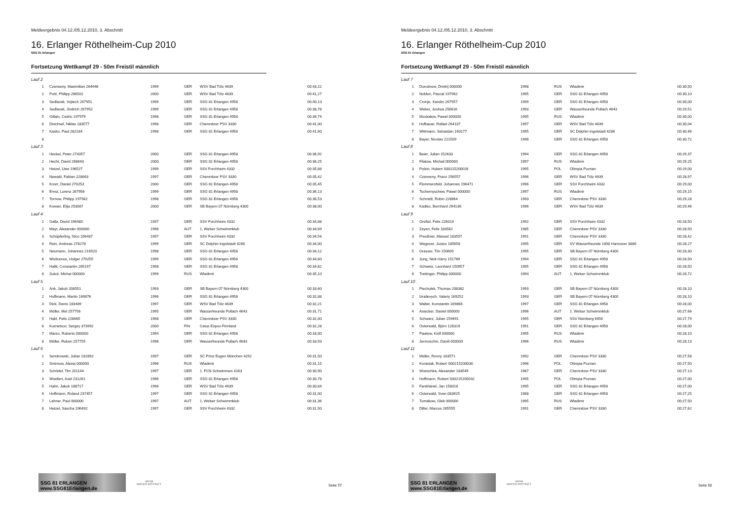Meldeergebnis 04.12./05.12.2010, 3. Abschnitt
16. Erlanger Röthelheim-Cup 2010
SSG 81 Erlangen
Fortsetzung Wettkampf 29 - 50m Freistil männlich
| Lauf 2 | | | | | |
| 1 | Czerweny, Maximilian 264946 | 1999 | GER | WSV Bad Tölz 4639 | 00:43,22 |
| 2 | Pohl, Philipp 266502 | 2000 | GER | WSV Bad Tölz 4639 | 00:41,27 |
| 3 | Sedlacek, Vojtech 267951 | 1999 | GER | SSG 81 Erlangen 4958 | 00:40,13 |
| 4 | Sedlacek, Jindrich 267952 | 1999 | GER | SSG 81 Erlangen 4958 | 00:38,78 |
| 5 | Gillain, Cedric 197979 | 1998 | GER | SSG 81 Erlangen 4958 | 00:39,74 |
| 6 | Drechsel, Niklas 183577 | 1998 | GER | Chemnitzer PSV 3330 | 00:41,00 |
| 7 | Kasko, Paul 282184 | 1998 | GER | SSG 81 Erlangen 4958 | 00:41,60 |
| 8 | | | | | |
| Lauf 3 | | | | | |
| 1 | Heckel, Peter 274357 | 2000 | GER | SSG 81 Erlangen 4958 | 00:36,92 |
| 2 | Hecht, David 268643 | 2000 | GER | SSG 81 Erlangen 4958 | 00:36,25 |
| 3 | Hetzel, Uwe 196527 | 1999 | GER | SSV Forchheim 4332 | 00:35,88 |
| 4 | Newald, Fabian 228663 | 1997 | GER | Chemnitzer PSV 3330 | 00:35,42 |
| 5 | Knorr, Daniel 270253 | 2000 | GER | SSG 81 Erlangen 4958 | 00:35,45 |
| 6 | Ernst, Lorenz 267956 | 1999 | GER | SSG 81 Erlangen 4958 | 00:36,13 |
| 7 | Tornow, Philipp 197982 | 1998 | GER | SSG 81 Erlangen 4958 | 00:36,53 |
| 8 | Krewer, Elija 253067 | 2000 | GER | SB Bayern 07 Nürnberg 4300 | 00:38,00 |
| Lauf 4 | | | | | |
| 1 | Galla, David 196480 | 1997 | GER | SSV Forchheim 4332 | 00:34,88 |
| 2 | Mayr, Alexander 000000 | 1998 | AUT | 1. Welser Schwimmklub | 00:34,69 |
| 3 | Schüpferling, Nico 196487 | 1997 | GER | SSV Forchheim 4332 | 00:34,54 |
| 4 | Rein, Andreas 278278 | 1999 | GER | SC Delphin Ingolstadt 4286 | 00:34,00 |
| 5 | Neumann, Johannes 216920 | 1998 | GER | SSG 81 Erlangen 4958 | 00:34,12 |
| 6 | Wislicenus, Holger 270255 | 1999 | GER | SSG 81 Erlangen 4958 | 00:34,60 |
| 7 | Halik, Constantin 265197 | 1998 | GER | SSG 81 Erlangen 4958 | 00:34,82 |
| 8 | Sokol, Michai 000000 | 1999 | RUS | Wladimir | 00:35,10 |
| Lauf 5 | | | | | |
| 1 | Ank, Jakob 208551 | 1993 | GER | SB Bayern 07 Nürnberg 4300 | 00:33,60 |
| 2 | Hoffmann, Martin 169876 | 1996 | GER | SSG 81 Erlangen 4958 | 00:32,88 |
| 3 | Dick, Denis 183489 | 1997 | GER | WSV Bad Tölz 4639 | 00:32,21 |
| 4 | Möller, Mel 257756 | 1995 | GER | Wasserfreunde Pullach 4643 | 00:31,71 |
| 5 | Habl, Felix 228665 | 1998 | GER | Chemnitzer PSV 3330 | 00:32,00 |
| 6 | Kuznetsov, Sergey 373992 | 2000 | FIN | Cetus Espoo Finnland | 00:32,28 |
| 7 | Marzo, Roberto 000000 | 1994 | GER | SSG 81 Erlangen 4958 | 00:33,00 |
| 8 | Möller, Ruben 257755 | 1996 | GER | Wasserfreunde Pullach 4643 | 00:33,93 |
| Lauf 6 | | | | | |
| 1 | Sendrowski, Julian 182892 | 1997 | GER | SC Prinz Eugen München 4292 | 00:31,50 |
| 2 | Smirnow, Alexej 000000 | 1996 | RUS | Wladimir | 00:31,15 |
| 3 | Schödel, Tim 201144 | 1997 | GER | 1. FCN Schwimmen 4163 | 00:30,90 |
| 4 | Woellert, Axel 231261 | 1996 | GER | SSG 81 Erlangen 4958 | 00:30,78 |
| 5 | Halm, Jakob 188717 | 1996 | GER | WSV Bad Tölz 4639 | 00:30,84 |
| 6 | Hoffmann, Roland 237457 | 1997 | GER | SSG 81 Erlangen 4958 | 00:31,00 |
| 7 | Lehner, Paul 000000 | 1997 | AUT | 1. Welser Schwimmklub | 00:31,36 |
| 8 | Hetzel, Sascha 196492 | 1997 | GER | SSV Forchheim 4332 | 00:31,50 |
SSG 81 ERLANGEN www.SSG81Erlangen.de
arena
WATER INSTINCT
Seite 57
Meldeergebnis 04.12./05.12.2010, 3. Abschnitt
16. Erlanger Röthelheim-Cup 2010
SSG 81 Erlangen
Fortsetzung Wettkampf 29 - 50m Freistil männlich
| Lauf 7 | | | | | |
| 1 | Dorodnow, Dmitrij 000000 | 1998 | RUS | Wladimir | 00:30,50 |
| 2 | Nolden, Pascal 197962 | 1995 | GER | SSG 81 Erlangen 4958 | 00:30,10 |
| 3 | Cronje, Xander 267957 | 1999 | GER | SSG 81 Erlangen 4958 | 00:30,00 |
| 4 | Weber, Joshua 256616 | 1993 | GER | Wasserfreunde Pullach 4643 | 00:29,51 |
| 5 | Moskalew, Pawel 000000 | 1995 | RUS | Wladimir | 00:30,00 |
| 6 | Hofbauer, Rafael 264137 | 1997 | GER | WSV Bad Tölz 4639 | 00:30,04 |
| 7 | Wittmann, Sebastian 160277 | 1995 | GER | SC Delphin Ingolstadt 4286 | 00:30,46 |
| 8 | Bayer, Nicolas 221509 | 1998 | GER | SSG 81 Erlangen 4958 | 00:30,72 |
| Lauf 8 | | | | | |
| 1 | Beier, Julian 152633 | 1994 | GER | SSG 81 Erlangen 4958 | 00:29,37 |
| 2 | Filatow, Michail 000000 | 1997 | RUS | Wladimir | 00:29,25 |
| 3 | Polzin, Hubert S00115200026 | 1995 | POL | Olimpia Poznan | 00:29,00 |
| 4 | Czerweny, Franz 256557 | 1996 | GER | WSV Bad Tölz 4639 | 00:28,97 |
| 5 | Flommersfeld, Johannes 196471 | 1996 | GER | SSV Forchheim 4332 | 00:29,00 |
| 6 | Tschernyschew, Pawel 000000 | 1997 | RUS | Wladimir | 00:29,15 |
| 7 | Schmidt, Robin 228664 | 1993 | GER | Chemnitzer PSV 3330 | 00:29,28 |
| 8 | Kadlec, Bernhard 264136 | 1996 | GER | WSV Bad Tölz 4639 | 00:29,46 |
| Lauf 9 | | | | | |
| 1 | Grüßel, Felix 226014 | 1992 | GER | SSV Forchheim 4332 | 00:28,50 |
| 2 | Zeyen, Felix 183562 | 1985 | GER | Chemnitzer PSV 3330 | 00:28,50 |
| 3 | Preußner, Manuel 183557 | 1991 | GER | Chemnitzer PSV 3330 | 00:28,42 |
| 4 | Wegener, Justus 185658 | 1995 | GER | SV Wasserfreunde 1898 Hannover 3886 | 00:28,27 |
| 5 | Grasser, Tim 150609 | 1995 | GER | SB Bayern 07 Nürnberg 4300 | 00:28,30 |
| 6 | Jung, Nick Harry 151789 | 1994 | GER | SSG 81 Erlangen 4958 | 00:28,50 |
| 7 | Schwetz, Leonhard 150957 | 1995 | GER | SSG 81 Erlangen 4958 | 00:28,50 |
| 8 | Treitinger, Philipp 000000 | 1994 | AUT | 1. Welser Schwimmklub | 00:28,72 |
| Lauf 10 | | | | | |
| 1 | Piechulek, Thomas 208382 | 1993 | GER | SB Bayern 07 Nürnberg 4300 | 00:28,10 |
| 2 | Izrailevych, Valeriy 169252 | 1993 | GER | SB Bayern 07 Nürnberg 4300 | 00:28,10 |
| 3 | Walter, Konstantin 169866 | 1997 | GER | SSG 81 Erlangen 4958 | 00:28,00 |
| 4 | Astecker, Daniel 000000 | 1996 | AUT | 1. Welser Schwimmklub | 00:27,66 |
| 5 | Schwarz, Julian 159491 | 1995 | GER | SSV Nürnberg 6456 | 00:27,79 |
| 6 | Osterwald, Björn 128319 | 1991 | GER | SSG 81 Erlangen 4958 | 00:28,00 |
| 7 | Pawlow, Kirill 000000 | 1995 | RUS | Wladimir | 00:28,10 |
| 8 | Jermoschin, Daniil 000000 | 1996 | RUS | Wladimir | 00:28,13 |
| Lauf 11 | | | | | |
| 1 | Müller, Ronny 183571 | 1992 | GER | Chemnitzer PSV 3330 | 00:27,58 |
| 2 | Korasiak, Robert S00215200030 | 1996 | POL | Olimpia Poznan | 00:27,50 |
| 3 | Woeschka, Alexander 183549 | 1987 | GER | Chemnitzer PSV 3330 | 00:27,13 |
| 4 | Hoffmann, Robert S00215200032 | 1995 | POL | Olimpia Poznan | 00:27,00 |
| 5 | Fankhänel, Jan 158018 | 1995 | GER | SSG 81 Erlangen 4958 | 00:27,00 |
| 6 | Osterwald, Sven 083925 | 1988 | GER | SSG 81 Erlangen 4958 | 00:27,25 |
| 7 | Tumakow, Gleb 000000 | 1995 | RUS | Wladimir | 00:27,50 |
| 8 | Diller, Marcus 265555 | 1991 | GER | Chemnitzer PSV 3330 | 00:27,62 |
SSG 81 ERLANGEN www.SSG81Erlangen.de
arena
WATER INSTINCT
Seite 58